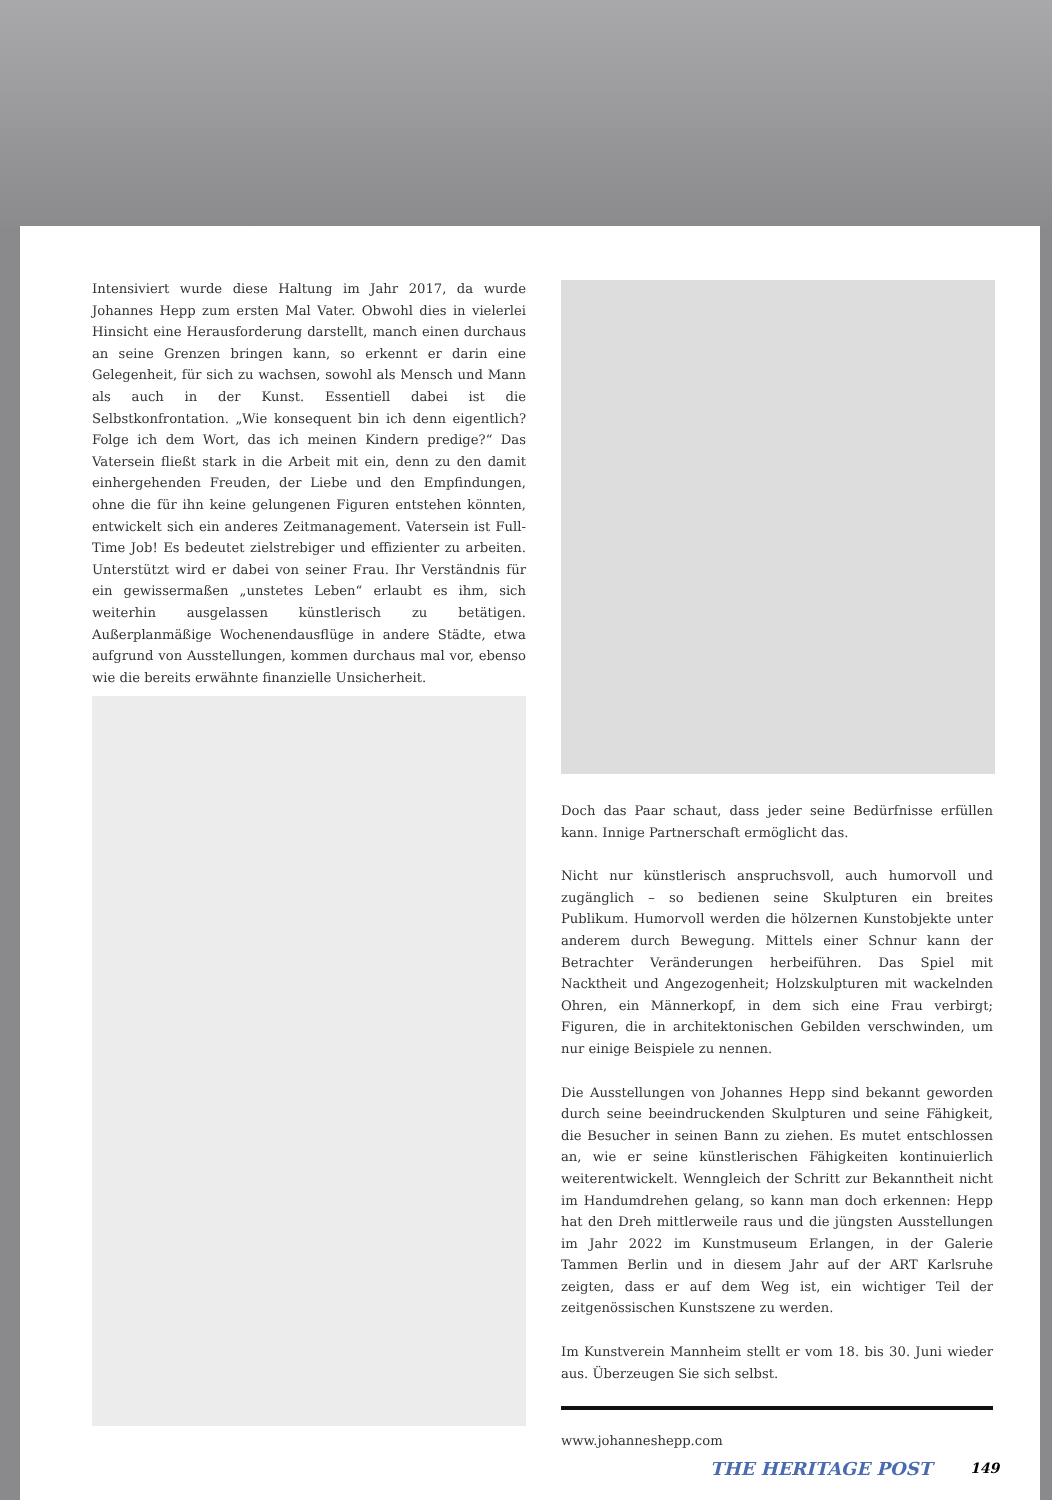Intensiviert wurde diese Haltung im Jahr 2017, da wurde Johannes Hepp zum ersten Mal Vater. Obwohl dies in vielerlei Hinsicht eine Herausforderung darstellt, manch einen durchaus an seine Grenzen bringen kann, so erkennt er darin eine Gelegenheit, für sich zu wachsen, sowohl als Mensch und Mann als auch in der Kunst. Essentiell dabei ist die Selbstkonfrontation. „Wie konsequent bin ich denn eigentlich? Folge ich dem Wort, das ich meinen Kindern predige?“ Das Vatersein fließt stark in die Arbeit mit ein, denn zu den damit einhergehenden Freuden, der Liebe und den Empfindungen, ohne die für ihn keine gelungenen Figuren entstehen könnten, entwickelt sich ein anderes Zeitmanagement. Vatersein ist Full-Time Job! Es bedeutet zielstrebiger und effizienter zu arbeiten. Unterstützt wird er dabei von seiner Frau. Ihr Verständnis für ein gewissermaßen „unstetes Leben“ erlaubt es ihm, sich weiterhin ausgelassen künstlerisch zu betätigen. Außerplanmäßige Wochenendausflüge in andere Städte, etwa aufgrund von Ausstellungen, kommen durchaus mal vor, ebenso wie die bereits erwähnte finanzielle Unsicherheit.
Doch das Paar schaut, dass jeder seine Bedürfnisse erfüllen kann. Innige Partnerschaft ermöglicht das.
Nicht nur künstlerisch anspruchsvoll, auch humorvoll und zugänglich – so bedienen seine Skulpturen ein breites Publikum. Humorvoll werden die hölzernen Kunstobjekte unter anderem durch Bewegung. Mittels einer Schnur kann der Betrachter Veränderungen herbeiführen. Das Spiel mit Nacktheit und Angezogenheit; Holzskulpturen mit wackelnden Ohren, ein Männerkopf, in dem sich eine Frau verbirgt; Figuren, die in architektonischen Gebilden verschwinden, um nur einige Beispiele zu nennen.
Die Ausstellungen von Johannes Hepp sind bekannt geworden durch seine beeindruckenden Skulpturen und seine Fähigkeit, die Besucher in seinen Bann zu ziehen. Es mutet entschlossen an, wie er seine künstlerischen Fähigkeiten kontinuierlich weiterentwickelt. Wenngleich der Schritt zur Bekanntheit nicht im Handumdrehen gelang, so kann man doch erkennen: Hepp hat den Dreh mittlerweile raus und die jüngsten Ausstellungen im Jahr 2022 im Kunstmuseum Erlangen, in der Galerie Tammen Berlin und in diesem Jahr auf der ART Karlsruhe zeigten, dass er auf dem Weg ist, ein wichtiger Teil der zeitgenössischen Kunstszene zu werden.
Im Kunstverein Mannheim stellt er vom 18. bis 30. Juni wieder aus. Überzeugen Sie sich selbst.
www.johanneshepp.com
THE HERITAGE POST 149